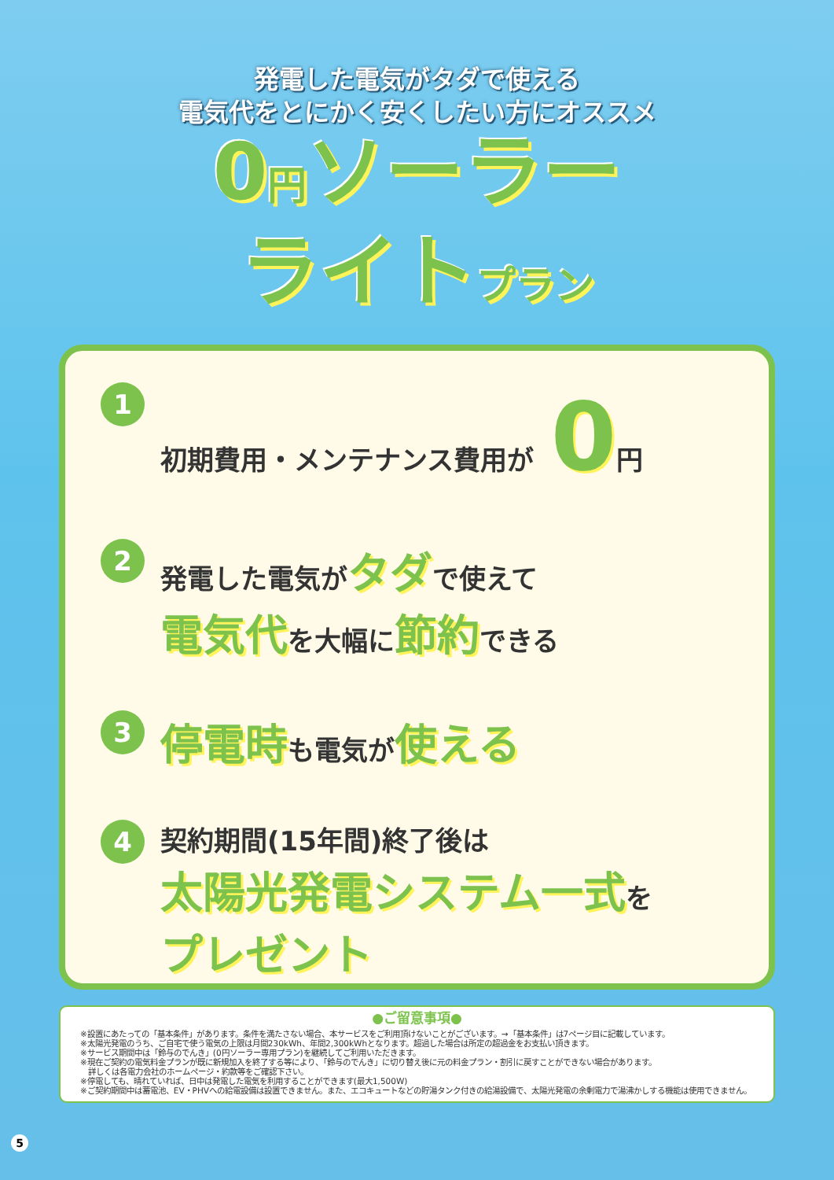発電した電気がタダで使える
電気代をとにかく安くしたい方にオススメ
0円ソーラー
ライトプラン
1
初期費用・メンテナンス費用が 0円
2
発電した電気がタダで使えて
電気代を大幅に節約できる
3
停電時も電気が使える
4
契約期間(15年間)終了後は
太陽光発電システム一式を
プレゼント
●ご留意事項●
※設置にあたっての「基本条件」があります。条件を満たさない場合、本サービスをご利用頂けないことがございます。→「基本条件」は7ページ目に記載しています。
※太陽光発電のうち、ご自宅で使う電気の上限は月間230kWh、年間2,300kWhとなります。超過した場合は所定の超過金をお支払い頂きます。
※サービス期間中は「鈴与のでんき」(0円ソーラー専用プラン)を継続してご利用いただきます。
※現在ご契約の電気料金プランが既に新規加入を終了する等により、「鈴与のでんき」に切り替え後に元の料金プラン・割引に戻すことができない場合があります。
　詳しくは各電力会社のホームページ・約款等をご確認下さい。
※停電しても、晴れていれば、日中は発電した電気を利用することができます(最大1,500W)
※ご契約期間中は蓄電池、EV・PHVへの給電設備は設置できません。また、エコキュートなどの貯湯タンク付きの給湯設備で、太陽光発電の余剰電力で湯沸かしする機能は使用できません。
5